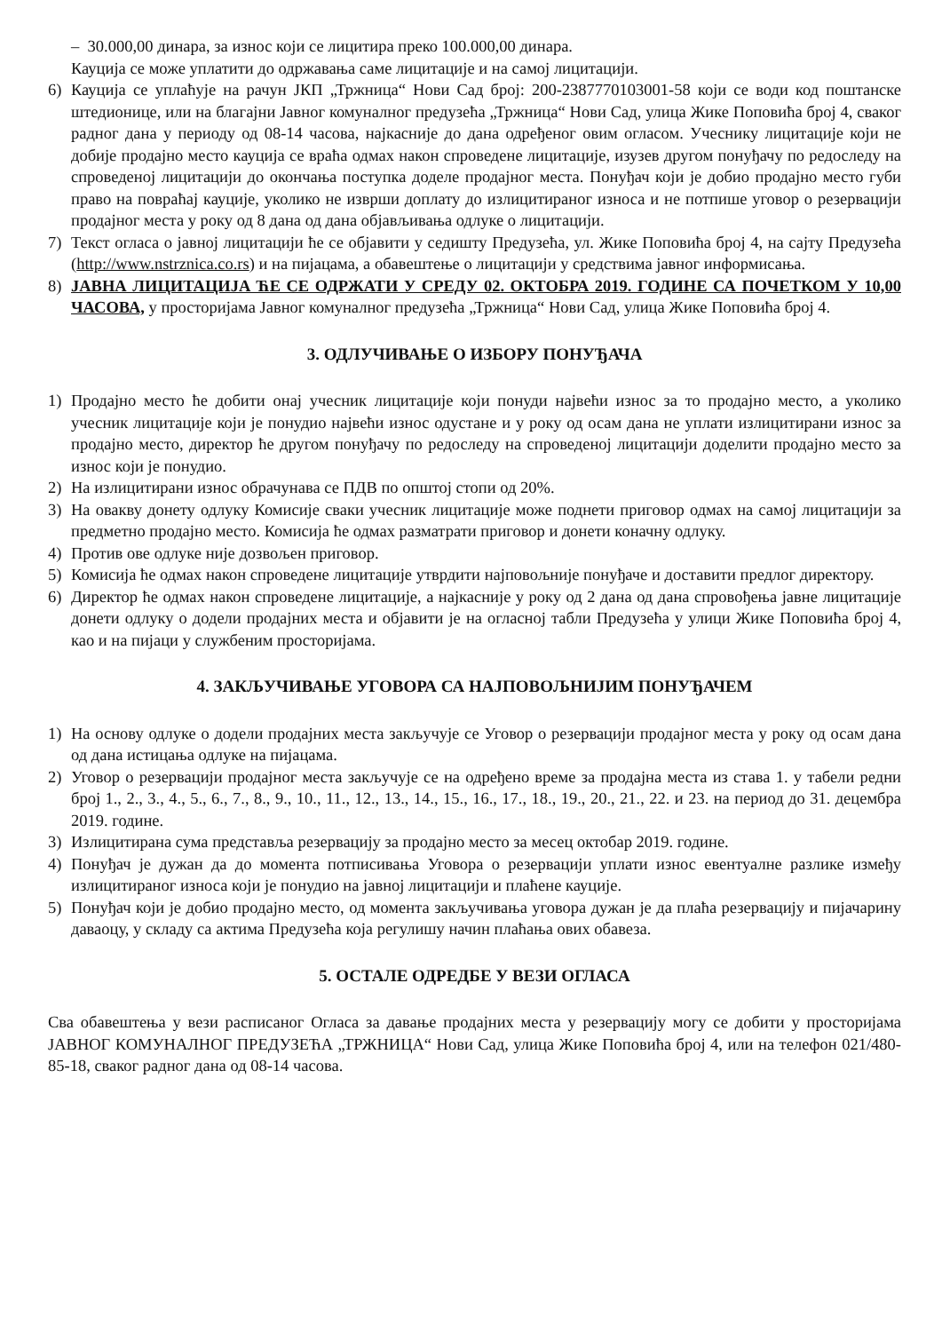– 30.000,00 динара, за износ који се лицитира преко 100.000,00 динара.
Кауција се може уплатити до одржавања саме лицитације и на самој лицитацији.
6) Кауција се уплаћује на рачун ЈКП „Тржница“ Нови Сад број: 200-2387770103001-58 који се води код поштанске штедионице, или на благајни Јавног комуналног предузећа „Тржница“ Нови Сад, улица Жике Поповића број 4, сваког радног дана у периоду од 08-14 часова, најкасније до дана одређеног овим огласом. Учеснику лицитације који не добије продајно место кауција се враћа одмах након спроведене лицитације, изузев другом понуђачу по редоследу на спроведеној лицитацији до окончања поступка доделе продајног места. Понуђач који је добио продајно место губи право на повраћај кауције, уколико не изврши доплату до излицитираног износа и не потпише уговор о резервацији продајног места у року од 8 дана од дана објављивања одлуке о лицитацији.
7) Текст огласа о јавној лицитацији ће се објавити у седишту Предузећа, ул. Жике Поповића број 4, на сајту Предузећа (http://www.nstrznica.co.rs) и на пијацама, а обавештење о лицитацији у средствима јавног информисања.
8) ЈАВНА ЛИЦИТАЦИЈА ЋЕ СЕ ОДРЖАТИ У СРЕДУ 02. ОКТОБРА 2019. ГОДИНЕ СА ПОЧЕТКОМ У 10,00 ЧАСОВА, у просторијама Јавног комуналног предузећа „Тржница“ Нови Сад, улица Жике Поповића број 4.
3. ОДЛУЧИВАЊЕ О ИЗБОРУ ПОНУЂАЧА
1) Продајно место ће добити онај учесник лицитације који понуди највећи износ за то продајно место, а уколико учесник лицитације који је понудио највећи износ одустане и у року од осам дана не уплати излицитирани износ за продајно место, директор ће другом понуђачу по редоследу на спроведеној лицитацији доделити продајно место за износ који је понудио.
2) На излицитирани износ обрачунава се ПДВ по општој стопи од 20%.
3) На овакву донету одлуку Комисије сваки учесник лицитације може поднети приговор одмах на самој лицитацији за предметно продајно место. Комисија ће одмах разматрати приговор и донети коначну одлуку.
4) Против ове одлуке није дозвољен приговор.
5) Комисија ће одмах након спроведене лицитације утврдити најповољније понуђаче и доставити предлог директору.
6) Директор ће одмах након спроведене лицитације, а најкасније у року од 2 дана од дана спровођења јавне лицитације донети одлуку о додели продајних места и објавити је на огласној табли Предузећа у улици Жике Поповића број 4, као и на пијаци у службеним просторијама.
4. ЗАКЉУЧИВАЊЕ УГОВОРА СА НАЈПОВОЉНИЈИМ ПОНУЂАЧЕМ
1) На основу одлуке о додели продајних места закључује се Уговор о резервацији продајног места у року од осам дана од дана истицања одлуке на пијацама.
2) Уговор о резервацији продајног места закључује се на одређено време за продајна места из става 1. у табели редни број 1., 2., 3., 4., 5., 6., 7., 8., 9., 10., 11., 12., 13., 14., 15., 16., 17., 18., 19., 20., 21., 22. и 23. на период до 31. децембра 2019. године.
3) Излицитирана сума представља резервацију за продајно место за месец октобар 2019. године.
4) Понуђач је дужан да до момента потписивања Уговора о резервацији уплати износ евентуалне разлике између излицитираног износа који је понудио на јавној лицитацији и плаћене кауције.
5) Понуђач који је добио продајно место, од момента закључивања уговора дужан је да плаћа резервацију и пијачарину даваоцу, у складу са актима Предузећа која регулишу начин плаћања ових обавеза.
5. ОСТАЛЕ ОДРЕДБЕ У ВЕЗИ ОГЛАСА
Сва обавештења у вези расписаног Огласа за давање продајних места у резервацију могу се добити у просторијама ЈАВНОГ КОМУНАЛНОГ ПРЕДУЗЕЋА „ТРЖНИЦА“ Нови Сад, улица Жике Поповића број 4, или на телефон 021/480-85-18, сваког радног дана од 08-14 часова.